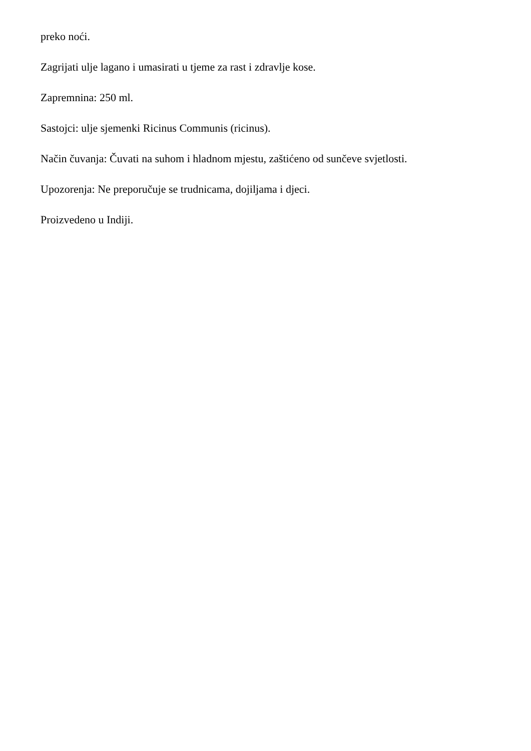preko noći.
Zagrijati ulje lagano i umasirati u tjeme za rast i zdravlje kose.
Zapremnina: 250 ml.
Sastojci: ulje sjemenki Ricinus Communis (ricinus).
Način čuvanja: Čuvati na suhom i hladnom mjestu, zaštićeno od sunčeve svjetlosti.
Upozorenja: Ne preporučuje se trudnicama, dojiljama i djeci.
Proizvedeno u Indiji.